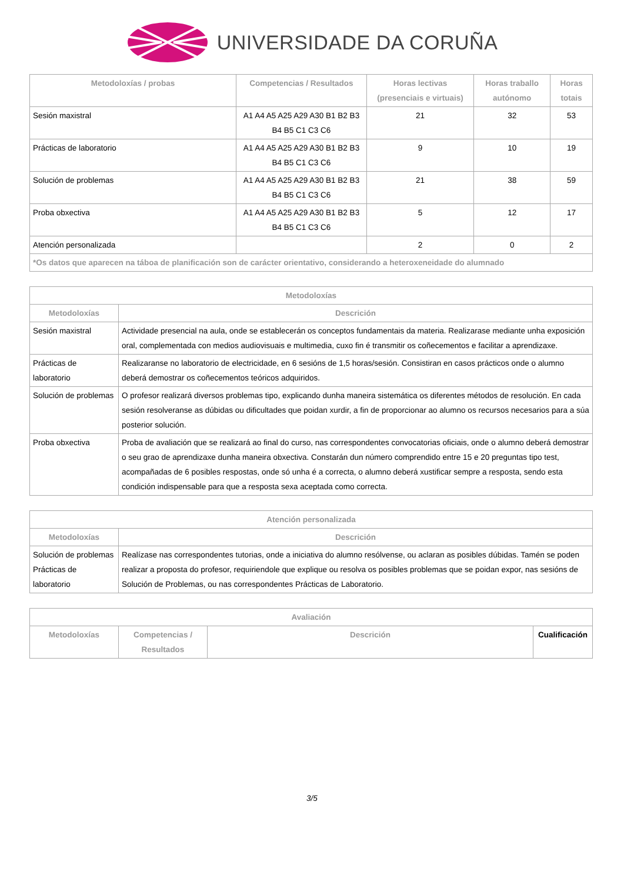UNIVERSIDADE DA CORUÑA
| Metodoloxías / probas | Competencias / Resultados | Horas lectivas (presenciais e virtuais) | Horas traballo autónomo | Horas totais |
| --- | --- | --- | --- | --- |
| Sesión maxistral | A1 A4 A5 A25 A29 A30 B1 B2 B3 B4 B5 C1 C3 C6 | 21 | 32 | 53 |
| Prácticas de laboratorio | A1 A4 A5 A25 A29 A30 B1 B2 B3 B4 B5 C1 C3 C6 | 9 | 10 | 19 |
| Solución de problemas | A1 A4 A5 A25 A29 A30 B1 B2 B3 B4 B5 C1 C3 C6 | 21 | 38 | 59 |
| Proba obxectiva | A1 A4 A5 A25 A29 A30 B1 B2 B3 B4 B5 C1 C3 C6 | 5 | 12 | 17 |
| Atención personalizada | | 2 | 0 | 2 |
| *Os datos que aparecen na táboa de planificación son de carácter orientativo, considerando a heteroxeneidade do alumnado | | | | |
| Metodoloxías | |
| --- | --- |
| Metodoloxías | Descrición |
| Sesión maxistral | Actividade presencial na aula, onde se establecerán os conceptos fundamentais da materia. Realizarase mediante unha exposición oral, complementada con medios audiovisuais e multimedia, cuxo fin é transmitir os coñecementos e facilitar a aprendizaxe. |
| Prácticas de laboratorio | Realizaranse no laboratorio de electricidade, en 6 sesións de 1,5 horas/sesión. Consistiran en casos prácticos onde o alumno deberá demostrar os coñecementos teóricos adquiridos. |
| Solución de problemas | O profesor realizará diversos problemas tipo, explicando dunha maneira sistemática os diferentes métodos de resolución. En cada sesión resolveranse as dúbidas ou dificultades que poidan xurdir, a fin de proporcionar ao alumno os recursos necesarios para a súa posterior solución. |
| Proba obxectiva | Proba de avaliación que se realizará ao final do curso, nas correspondentes convocatorias oficiais, onde o alumno deberá demostrar o seu grao de aprendizaxe dunha maneira obxectiva. Constarán dun número comprendido entre 15 e 20 preguntas tipo test, acompañadas de 6 posibles respostas, onde só unha é a correcta, o alumno deberá xustificar sempre a resposta, sendo esta condición indispensable para que a resposta sexa aceptada como correcta. |
| Atención personalizada | |
| --- | --- |
| Metodoloxías | Descrición |
| Solución de problemas Prácticas de laboratorio | Realízase nas correspondentes tutorias, onde a iniciativa do alumno resólvense, ou aclaran as posibles dúbidas. Tamén se poden realizar a proposta do profesor, requiriendole que explique ou resolva os posibles problemas que se poidan expor, nas sesións de Solución de Problemas, ou nas correspondentes Prácticas de Laboratorio. |
| Avaliación | | | |
| --- | --- | --- | --- |
| Metodoloxías | Competencias / Resultados | Descrición | Cualificación |
3/5